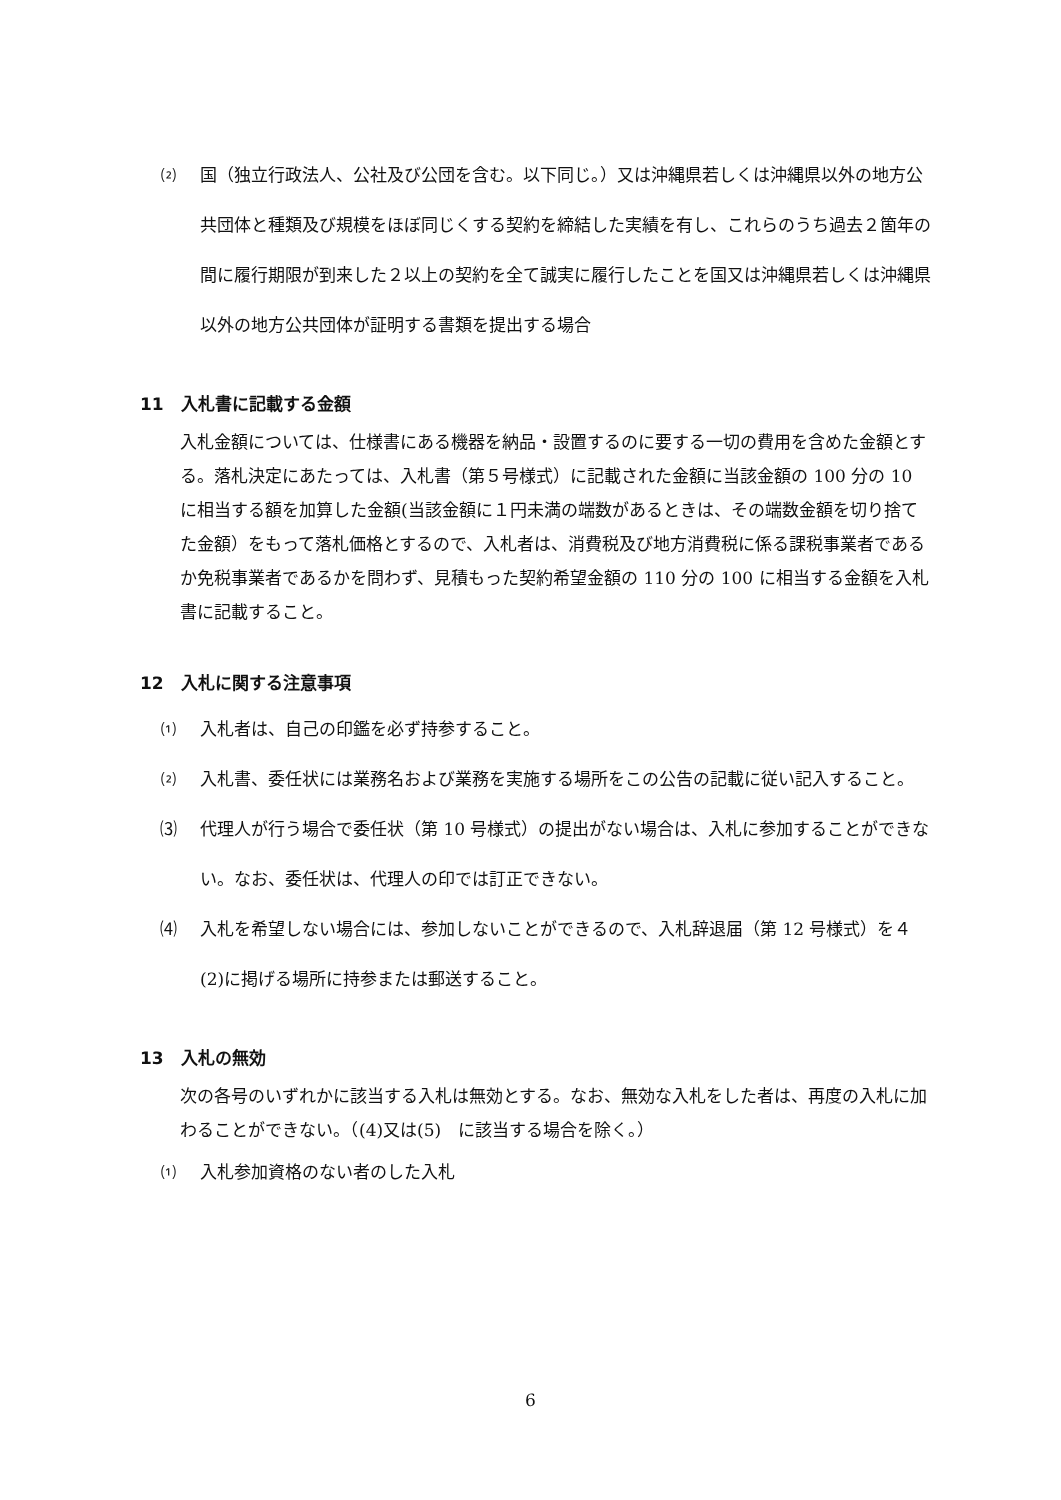⑵ 国（独立行政法人、公社及び公団を含む。以下同じ。）又は沖縄県若しくは沖縄県以外の地方公共団体と種類及び規模をほぼ同じくする契約を締結した実績を有し、これらのうち過去２箇年の間に履行期限が到来した２以上の契約を全て誠実に履行したことを国又は沖縄県若しくは沖縄県以外の地方公共団体が証明する書類を提出する場合
11　入札書に記載する金額
入札金額については、仕様書にある機器を納品・設置するのに要する一切の費用を含めた金額とする。落札決定にあたっては、入札書（第５号様式）に記載された金額に当該金額の 100 分の 10 に相当する額を加算した金額(当該金額に１円未満の端数があるときは、その端数金額を切り捨てた金額）をもって落札価格とするので、入札者は、消費税及び地方消費税に係る課税事業者であるか免税事業者であるかを問わず、見積もった契約希望金額の 110 分の 100 に相当する金額を入札書に記載すること。
12　入札に関する注意事項
⑴ 入札者は、自己の印鑑を必ず持参すること。
⑵ 入札書、委任状には業務名および業務を実施する場所をこの公告の記載に従い記入すること。
⑶ 代理人が行う場合で委任状（第 10 号様式）の提出がない場合は、入札に参加することができない。なお、委任状は、代理人の印では訂正できない。
⑷ 入札を希望しない場合には、参加しないことができるので、入札辞退届（第 12 号様式）を４(2)に掲げる場所に持参または郵送すること。
13　入札の無効
次の各号のいずれかに該当する入札は無効とする。なお、無効な入札をした者は、再度の入札に加わることができない。（(4)又は(5)　に該当する場合を除く。）
⑴ 入札参加資格のない者のした入札
6